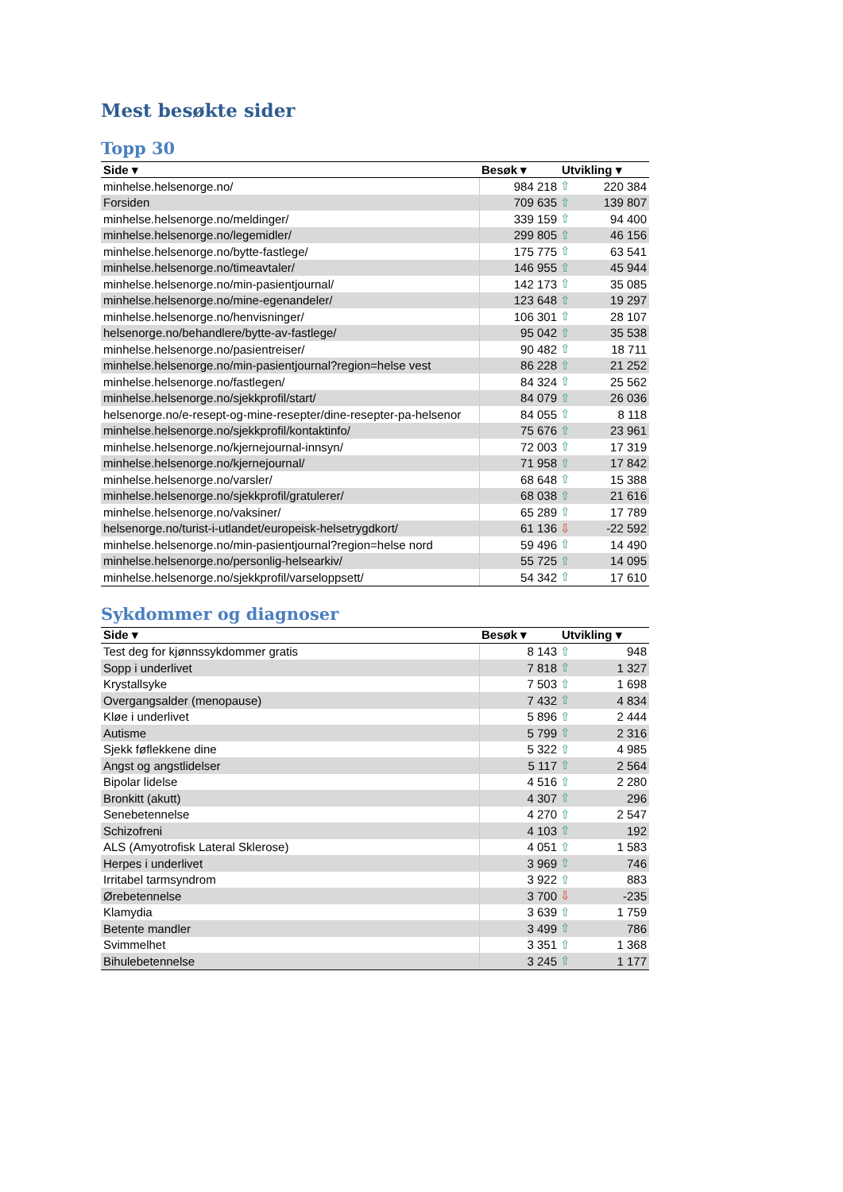Mest besøkte sider
Topp 30
| Side ▾ | Besøk ▾ | Utvikling ▾ | |
| --- | --- | --- | --- |
| minhelse.helsenorge.no/ | 984 218 | ⇧ | 220 384 |
| Forsiden | 709 635 | ⇧ | 139 807 |
| minhelse.helsenorge.no/meldinger/ | 339 159 | ⇧ | 94 400 |
| minhelse.helsenorge.no/legemidler/ | 299 805 | ⇧ | 46 156 |
| minhelse.helsenorge.no/bytte-fastlege/ | 175 775 | ⇧ | 63 541 |
| minhelse.helsenorge.no/timeavtaler/ | 146 955 | ⇧ | 45 944 |
| minhelse.helsenorge.no/min-pasientjournal/ | 142 173 | ⇧ | 35 085 |
| minhelse.helsenorge.no/mine-egenandeler/ | 123 648 | ⇧ | 19 297 |
| minhelse.helsenorge.no/henvisninger/ | 106 301 | ⇧ | 28 107 |
| helsenorge.no/behandlere/bytte-av-fastlege/ | 95 042 | ⇧ | 35 538 |
| minhelse.helsenorge.no/pasientreiser/ | 90 482 | ⇧ | 18 711 |
| minhelse.helsenorge.no/min-pasientjournal?region=helse vest | 86 228 | ⇧ | 21 252 |
| minhelse.helsenorge.no/fastlegen/ | 84 324 | ⇧ | 25 562 |
| minhelse.helsenorge.no/sjekkprofil/start/ | 84 079 | ⇧ | 26 036 |
| helsenorge.no/e-resept-og-mine-resepter/dine-resepter-pa-helsenor | 84 055 | ⇧ | 8 118 |
| minhelse.helsenorge.no/sjekkprofil/kontaktinfo/ | 75 676 | ⇧ | 23 961 |
| minhelse.helsenorge.no/kjernejournal-innsyn/ | 72 003 | ⇧ | 17 319 |
| minhelse.helsenorge.no/kjernejournal/ | 71 958 | ⇧ | 17 842 |
| minhelse.helsenorge.no/varsler/ | 68 648 | ⇧ | 15 388 |
| minhelse.helsenorge.no/sjekkprofil/gratulerer/ | 68 038 | ⇧ | 21 616 |
| minhelse.helsenorge.no/vaksiner/ | 65 289 | ⇧ | 17 789 |
| helsenorge.no/turist-i-utlandet/europeisk-helsetrygdkort/ | 61 136 | ⇩ | -22 592 |
| minhelse.helsenorge.no/min-pasientjournal?region=helse nord | 59 496 | ⇧ | 14 490 |
| minhelse.helsenorge.no/personlig-helsearkiv/ | 55 725 | ⇧ | 14 095 |
| minhelse.helsenorge.no/sjekkprofil/varseloppsett/ | 54 342 | ⇧ | 17 610 |
Sykdommer og diagnoser
| Side ▾ | Besøk ▾ | Utvikling ▾ | |
| --- | --- | --- | --- |
| Test deg for kjønnssykdommer gratis | 8 143 | ⇧ | 948 |
| Sopp i underlivet | 7 818 | ⇧ | 1 327 |
| Krystallsyke | 7 503 | ⇧ | 1 698 |
| Overgangsalder (menopause) | 7 432 | ⇧ | 4 834 |
| Kløe i underlivet | 5 896 | ⇧ | 2 444 |
| Autisme | 5 799 | ⇧ | 2 316 |
| Sjekk føflekkene dine | 5 322 | ⇧ | 4 985 |
| Angst og angstlidelser | 5 117 | ⇧ | 2 564 |
| Bipolar lidelse | 4 516 | ⇧ | 2 280 |
| Bronkitt (akutt) | 4 307 | ⇧ | 296 |
| Senebetennelse | 4 270 | ⇧ | 2 547 |
| Schizofreni | 4 103 | ⇧ | 192 |
| ALS (Amyotrofisk Lateral Sklerose) | 4 051 | ⇧ | 1 583 |
| Herpes i underlivet | 3 969 | ⇧ | 746 |
| Irritabel tarmsyndrom | 3 922 | ⇧ | 883 |
| Ørebetennelse | 3 700 | ⇩ | -235 |
| Klamydia | 3 639 | ⇧ | 1 759 |
| Betente mandler | 3 499 | ⇧ | 786 |
| Svimmelhet | 3 351 | ⇧ | 1 368 |
| Bihulebetennelse | 3 245 | ⇧ | 1 177 |